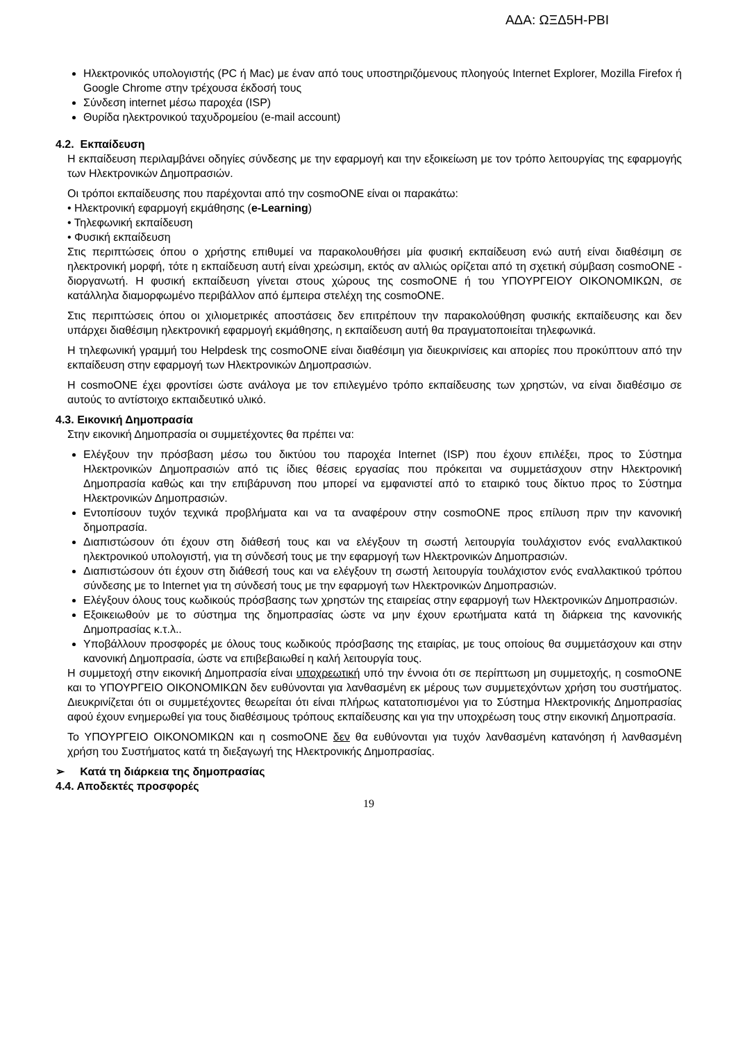ΑΔΑ: ΩΞΔ5Η-ΡΒΙ
Ηλεκτρονικός υπολογιστής (PC ή Mac) με έναν από τους υποστηριζόμενους πλοηγούς Internet Explorer, Mozilla Firefox ή Google Chrome στην τρέχουσα έκδοσή τους
Σύνδεση internet μέσω παροχέα (ISP)
Θυρίδα ηλεκτρονικού ταχυδρομείου (e-mail account)
4.2. Εκπαίδευση
Η εκπαίδευση περιλαμβάνει οδηγίες σύνδεσης με την εφαρμογή και την εξοικείωση με τον τρόπο λειτουργίας της εφαρμογής των Ηλεκτρονικών Δημοπρασιών.
Οι τρόποι εκπαίδευσης που παρέχονται από την cosmoONE είναι οι παρακάτω:
• Ηλεκτρονική εφαρμογή εκμάθησης (e-Learning)
• Τηλεφωνική εκπαίδευση
• Φυσική εκπαίδευση
Στις περιπτώσεις όπου ο χρήστης επιθυμεί να παρακολουθήσει μία φυσική εκπαίδευση ενώ αυτή είναι διαθέσιμη σε ηλεκτρονική μορφή, τότε η εκπαίδευση αυτή είναι χρεώσιμη, εκτός αν αλλιώς ορίζεται από τη σχετική σύμβαση cosmoONE - διοργανωτή. Η φυσική εκπαίδευση γίνεται στους χώρους της cosmoONE ή του ΥΠΟΥΡΓΕΙΟΥ ΟΙΚΟΝΟΜΙΚΩΝ, σε κατάλληλα διαμορφωμένο περιβάλλον από έμπειρα στελέχη της cosmoONE.
Στις περιπτώσεις όπου οι χιλιομετρικές αποστάσεις δεν επιτρέπουν την παρακολούθηση φυσικής εκπαίδευσης και δεν υπάρχει διαθέσιμη ηλεκτρονική εφαρμογή εκμάθησης, η εκπαίδευση αυτή θα πραγματοποιείται τηλεφωνικά.
Η τηλεφωνική γραμμή του Helpdesk της cosmoONE είναι διαθέσιμη για διευκρινίσεις και απορίες που προκύπτουν από την εκπαίδευση στην εφαρμογή των Ηλεκτρονικών Δημοπρασιών.
Η cosmoONE έχει φροντίσει ώστε ανάλογα με τον επιλεγμένο τρόπο εκπαίδευσης των χρηστών, να είναι διαθέσιμο σε αυτούς το αντίστοιχο εκπαιδευτικό υλικό.
4.3. Εικονική Δημοπρασία
Στην εικονική Δημοπρασία οι συμμετέχοντες θα πρέπει να:
Ελέγξουν την πρόσβαση μέσω του δικτύου του παροχέα Internet (ISP) που έχουν επιλέξει, προς το Σύστημα Ηλεκτρονικών Δημοπρασιών από τις ίδιες θέσεις εργασίας που πρόκειται να συμμετάσχουν στην Ηλεκτρονική Δημοπρασία καθώς και την επιβάρυνση που μπορεί να εμφανιστεί από το εταιρικό τους δίκτυο προς το Σύστημα Ηλεκτρονικών Δημοπρασιών.
Εντοπίσουν τυχόν τεχνικά προβλήματα και να τα αναφέρουν στην cosmoONE προς επίλυση πριν την κανονική δημοπρασία.
Διαπιστώσουν ότι έχουν στη διάθεσή τους και να ελέγξουν τη σωστή λειτουργία τουλάχιστον ενός εναλλακτικού ηλεκτρονικού υπολογιστή, για τη σύνδεσή τους με την εφαρμογή των Ηλεκτρονικών Δημοπρασιών.
Διαπιστώσουν ότι έχουν στη διάθεσή τους και να ελέγξουν τη σωστή λειτουργία τουλάχιστον ενός εναλλακτικού τρόπου σύνδεσης με το Internet για τη σύνδεσή τους με την εφαρμογή των Ηλεκτρονικών Δημοπρασιών.
Ελέγξουν όλους τους κωδικούς πρόσβασης των χρηστών της εταιρείας στην εφαρμογή των Ηλεκτρονικών Δημοπρασιών.
Εξοικειωθούν με το σύστημα της δημοπρασίας ώστε να μην έχουν ερωτήματα κατά τη διάρκεια της κανονικής Δημοπρασίας κ.τ.λ..
Υποβάλλουν προσφορές με όλους τους κωδικούς πρόσβασης της εταιρίας, με τους οποίους θα συμμετάσχουν και στην κανονική Δημοπρασία, ώστε να επιβεβαιωθεί η καλή λειτουργία τους.
Η συμμετοχή στην εικονική Δημοπρασία είναι υποχρεωτική υπό την έννοια ότι σε περίπτωση μη συμμετοχής, η cosmoONE και το ΥΠΟΥΡΓΕΙΟ ΟΙΚΟΝΟΜΙΚΩΝ δεν ευθύνονται για λανθασμένη εκ μέρους των συμμετεχόντων χρήση του συστήματος. Διευκρινίζεται ότι οι συμμετέχοντες θεωρείται ότι είναι πλήρως κατατοπισμένοι για το Σύστημα Ηλεκτρονικής Δημοπρασίας αφού έχουν ενημερωθεί για τους διαθέσιμους τρόπους εκπαίδευσης και για την υποχρέωση τους στην εικονική Δημοπρασία.
Το ΥΠΟΥΡΓΕΙΟ ΟΙΚΟΝΟΜΙΚΩΝ και η cosmoONE δεν θα ευθύνονται για τυχόν λανθασμένη κατανόηση ή λανθασμένη χρήση του Συστήματος κατά τη διεξαγωγή της Ηλεκτρονικής Δημοπρασίας.
➢ Κατά τη διάρκεια της δημοπρασίας
4.4. Αποδεκτές προσφορές
19